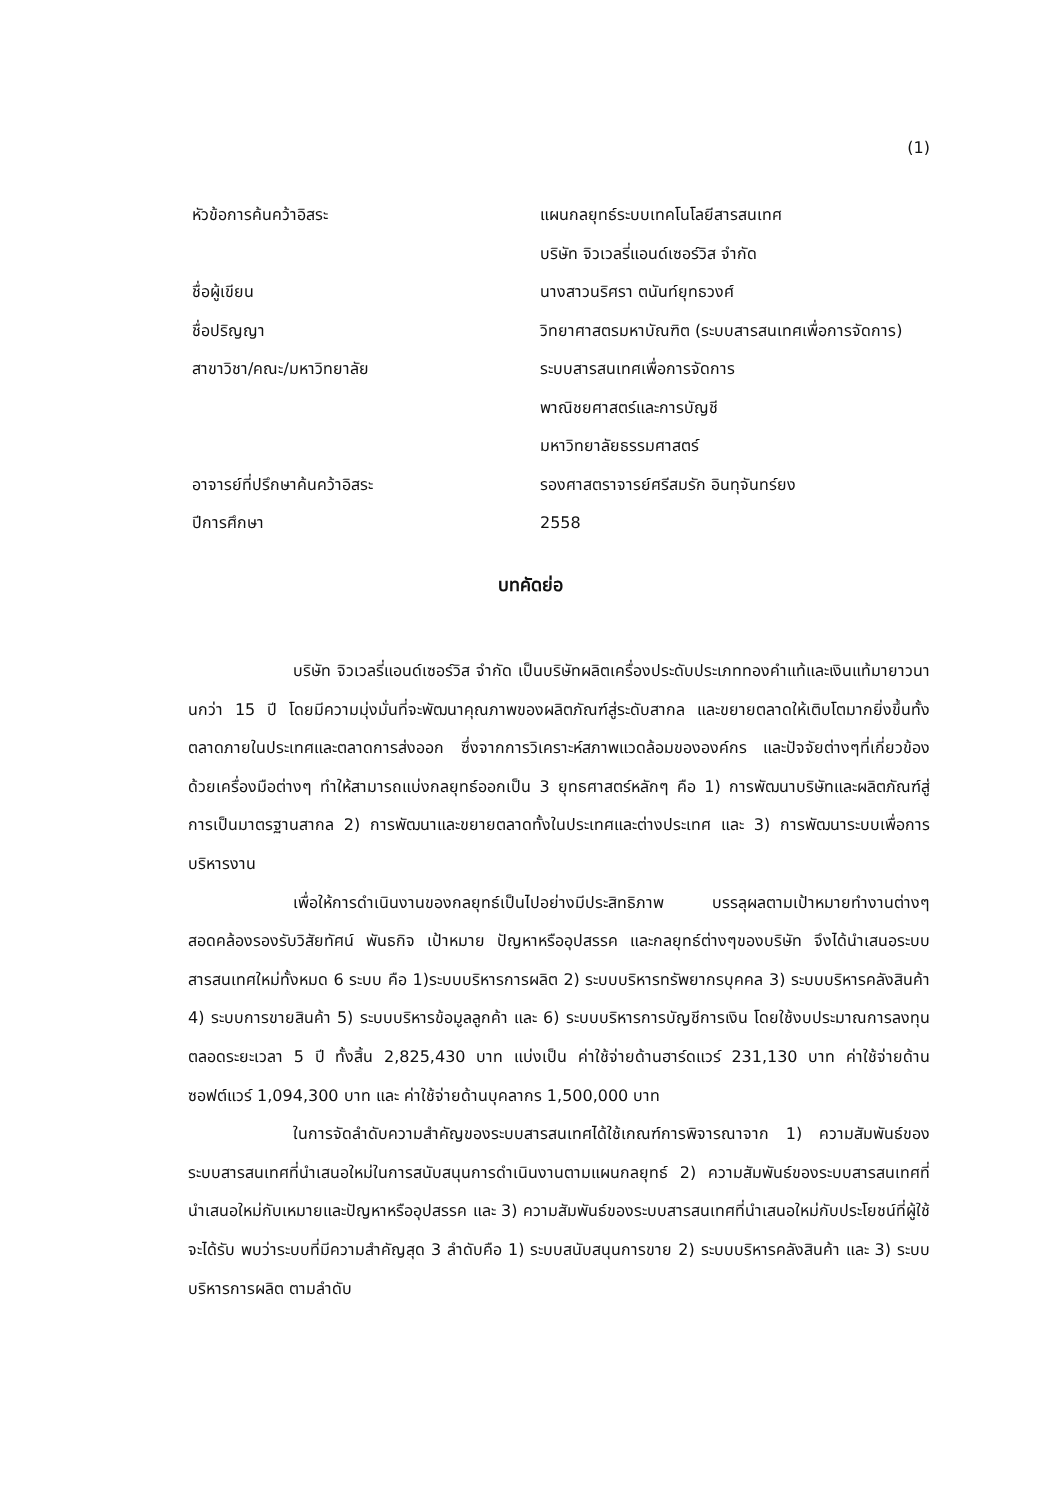(1)
หัวข้อการค้นคว้าอิสระ แผนกลยุทธ์ระบบเทคโนโลยีสารสนเทศ
บริษัท จิวเวลรี่แอนด์เซอร์วิส จำกัด
ชื่อผู้เขียน นางสาวนริศรา ตนันท์ยุทธวงศ์
ชื่อปริญญา วิทยาศาสตรมหาบัณฑิต (ระบบสารสนเทศเพื่อการจัดการ)
สาขาวิชา/คณะ/มหาวิทยาลัย ระบบสารสนเทศเพื่อการจัดการ
พาณิชยศาสตร์และการบัญชี
มหาวิทยาลัยธรรมศาสตร์
อาจารย์ที่ปรึกษาค้นคว้าอิสระ รองศาสตราจารย์ศรีสมรัก อินทุจันทร์ยง
ปีการศึกษา 2558
บทคัดย่อ
บริษัท จิวเวลรี่แอนด์เซอร์วิส จำกัด เป็นบริษัทผลิตเครื่องประดับประเภททองคำแท้และเงินแท้มายาวนานกว่า 15 ปี โดยมีความมุ่งมั่นที่จะพัฒนาคุณภาพของผลิตภัณฑ์สู่ระดับสากล และขยายตลาดให้เติบโตมากยิ่งขึ้นทั้งตลาดภายในประเทศและตลาดการส่งออก ซึ่งจากการวิเคราะห์สภาพแวดล้อมขององค์กร และปัจจัยต่างๆที่เกี่ยวข้องด้วยเครื่องมือต่างๆ ทำให้สามารถแบ่งกลยุทธ์ออกเป็น 3 ยุทธศาสตร์หลักๆ คือ 1) การพัฒนาบริษัทและผลิตภัณฑ์สู่การเป็นมาตรฐานสากล 2) การพัฒนาและขยายตลาดทั้งในประเทศและต่างประเทศ และ 3) การพัฒนาระบบเพื่อการบริหารงาน
เพื่อให้การดำเนินงานของกลยุทธ์เป็นไปอย่างมีประสิทธิภาพ บรรลุผลตามเป้าหมายทำงานต่างๆ สอดคล้องรองรับวิสัยทัศน์ พันธกิจ เป้าหมาย ปัญหาหรืออุปสรรค และกลยุทธ์ต่างๆของบริษัท จึงได้นำเสนอระบบสารสนเทศใหม่ทั้งหมด 6 ระบบ คือ 1)ระบบบริหารการผลิต 2) ระบบบริหารทรัพยากรบุคคล 3) ระบบบริหารคลังสินค้า 4) ระบบการขายสินค้า 5) ระบบบริหารข้อมูลลูกค้า และ 6) ระบบบริหารการบัญชีการเงิน โดยใช้งบประมาณการลงทุนตลอดระยะเวลา 5 ปี ทั้งสิ้น 2,825,430 บาท แบ่งเป็น ค่าใช้จ่ายด้านฮาร์ดแวร์ 231,130 บาท ค่าใช้จ่ายด้านซอฟต์แวร์ 1,094,300 บาท และ ค่าใช้จ่ายด้านบุคลากร 1,500,000 บาท
ในการจัดลำดับความสำคัญของระบบสารสนเทศได้ใช้เกณฑ์การพิจารณาจาก 1) ความสัมพันธ์ของระบบสารสนเทศที่นำเสนอใหม่ในการสนับสนุนการดำเนินงานตามแผนกลยุทธ์ 2) ความสัมพันธ์ของระบบสารสนเทศที่นำเสนอใหม่กับเหมายและปัญหาหรืออุปสรรค และ 3) ความสัมพันธ์ของระบบสารสนเทศที่นำเสนอใหม่กับประโยชน์ที่ผู้ใช้จะได้รับ พบว่าระบบที่มีความสำคัญสุด 3 ลำดับคือ 1) ระบบสนับสนุนการขาย 2) ระบบบริหารคลังสินค้า และ 3) ระบบบริหารการผลิต ตามลำดับ